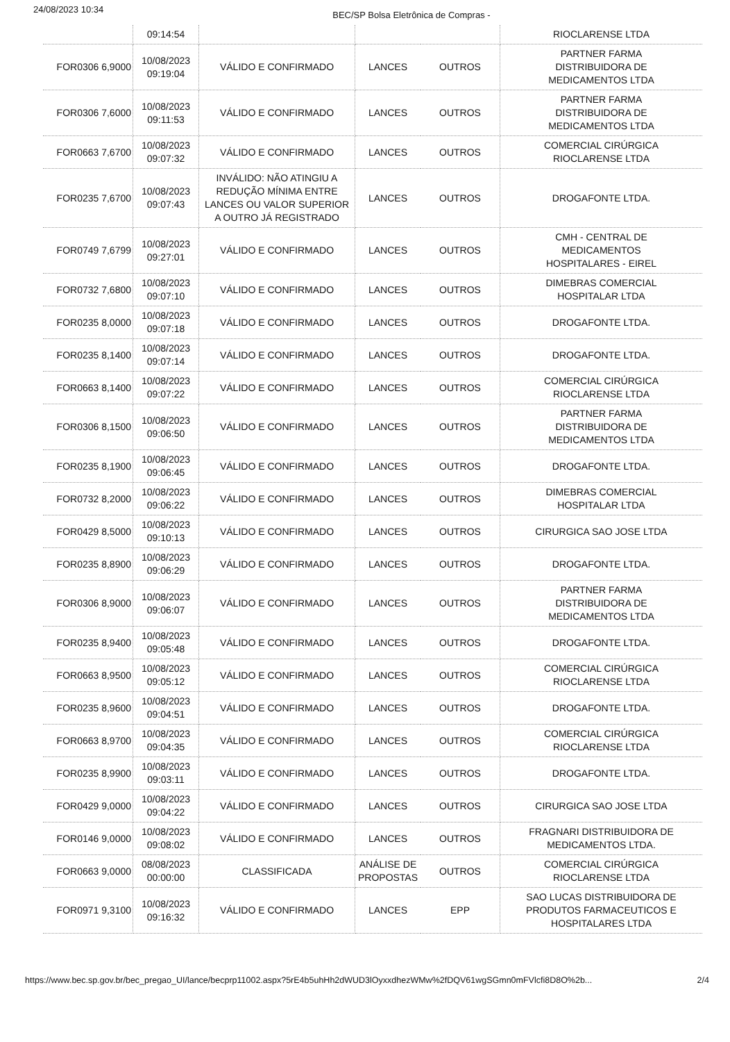24/08/2023 10:34 BEC/SP Bolsa Eletrônica de Compras -
| | 09:14:54 | | | | RIOCLARENSE LTDA |
| FOR0306 6,9000 | 10/08/2023 09:19:04 | VÁLIDO E CONFIRMADO | LANCES | OUTROS | PARTNER FARMA DISTRIBUIDORA DE MEDICAMENTOS LTDA |
| FOR0306 7,6000 | 10/08/2023 09:11:53 | VÁLIDO E CONFIRMADO | LANCES | OUTROS | PARTNER FARMA DISTRIBUIDORA DE MEDICAMENTOS LTDA |
| FOR0663 7,6700 | 10/08/2023 09:07:32 | VÁLIDO E CONFIRMADO | LANCES | OUTROS | COMERCIAL CIRÚRGICA RIOCLARENSE LTDA |
| FOR0235 7,6700 | 10/08/2023 09:07:43 | INVÁLIDO: NÃO ATINGIU A REDUÇÃO MÍNIMA ENTRE LANCES OU VALOR SUPERIOR A OUTRO JÁ REGISTRADO | LANCES | OUTROS | DROGAFONTE LTDA. |
| FOR0749 7,6799 | 10/08/2023 09:27:01 | VÁLIDO E CONFIRMADO | LANCES | OUTROS | CMH - CENTRAL DE MEDICAMENTOS HOSPITALARES - EIREL |
| FOR0732 7,6800 | 10/08/2023 09:07:10 | VÁLIDO E CONFIRMADO | LANCES | OUTROS | DIMEBRAS COMERCIAL HOSPITALAR LTDA |
| FOR0235 8,0000 | 10/08/2023 09:07:18 | VÁLIDO E CONFIRMADO | LANCES | OUTROS | DROGAFONTE LTDA. |
| FOR0235 8,1400 | 10/08/2023 09:07:14 | VÁLIDO E CONFIRMADO | LANCES | OUTROS | DROGAFONTE LTDA. |
| FOR0663 8,1400 | 10/08/2023 09:07:22 | VÁLIDO E CONFIRMADO | LANCES | OUTROS | COMERCIAL CIRÚRGICA RIOCLARENSE LTDA |
| FOR0306 8,1500 | 10/08/2023 09:06:50 | VÁLIDO E CONFIRMADO | LANCES | OUTROS | PARTNER FARMA DISTRIBUIDORA DE MEDICAMENTOS LTDA |
| FOR0235 8,1900 | 10/08/2023 09:06:45 | VÁLIDO E CONFIRMADO | LANCES | OUTROS | DROGAFONTE LTDA. |
| FOR0732 8,2000 | 10/08/2023 09:06:22 | VÁLIDO E CONFIRMADO | LANCES | OUTROS | DIMEBRAS COMERCIAL HOSPITALAR LTDA |
| FOR0429 8,5000 | 10/08/2023 09:10:13 | VÁLIDO E CONFIRMADO | LANCES | OUTROS | CIRURGICA SAO JOSE LTDA |
| FOR0235 8,8900 | 10/08/2023 09:06:29 | VÁLIDO E CONFIRMADO | LANCES | OUTROS | DROGAFONTE LTDA. |
| FOR0306 8,9000 | 10/08/2023 09:06:07 | VÁLIDO E CONFIRMADO | LANCES | OUTROS | PARTNER FARMA DISTRIBUIDORA DE MEDICAMENTOS LTDA |
| FOR0235 8,9400 | 10/08/2023 09:05:48 | VÁLIDO E CONFIRMADO | LANCES | OUTROS | DROGAFONTE LTDA. |
| FOR0663 8,9500 | 10/08/2023 09:05:12 | VÁLIDO E CONFIRMADO | LANCES | OUTROS | COMERCIAL CIRÚRGICA RIOCLARENSE LTDA |
| FOR0235 8,9600 | 10/08/2023 09:04:51 | VÁLIDO E CONFIRMADO | LANCES | OUTROS | DROGAFONTE LTDA. |
| FOR0663 8,9700 | 10/08/2023 09:04:35 | VÁLIDO E CONFIRMADO | LANCES | OUTROS | COMERCIAL CIRÚRGICA RIOCLARENSE LTDA |
| FOR0235 8,9900 | 10/08/2023 09:03:11 | VÁLIDO E CONFIRMADO | LANCES | OUTROS | DROGAFONTE LTDA. |
| FOR0429 9,0000 | 10/08/2023 09:04:22 | VÁLIDO E CONFIRMADO | LANCES | OUTROS | CIRURGICA SAO JOSE LTDA |
| FOR0146 9,0000 | 10/08/2023 09:08:02 | VÁLIDO E CONFIRMADO | LANCES | OUTROS | FRAGNARI DISTRIBUIDORA DE MEDICAMENTOS LTDA. |
| FOR0663 9,0000 | 08/08/2023 00:00:00 | CLASSIFICADA | ANÁLISE DE PROPOSTAS | OUTROS | COMERCIAL CIRÚRGICA RIOCLARENSE LTDA |
| FOR0971 9,3100 | 10/08/2023 09:16:32 | VÁLIDO E CONFIRMADO | LANCES | EPP | SAO LUCAS DISTRIBUIDORA DE PRODUTOS FARMACEUTICOS E HOSPITALARES LTDA |
https://www.bec.sp.gov.br/bec_pregao_UI/lance/becprp11002.aspx?5rE4b5uhHh2dWUD3lOyxxdhezWMw%2fDQV61wgSGmn0mFVlcfi8D8O%2b... 2/4